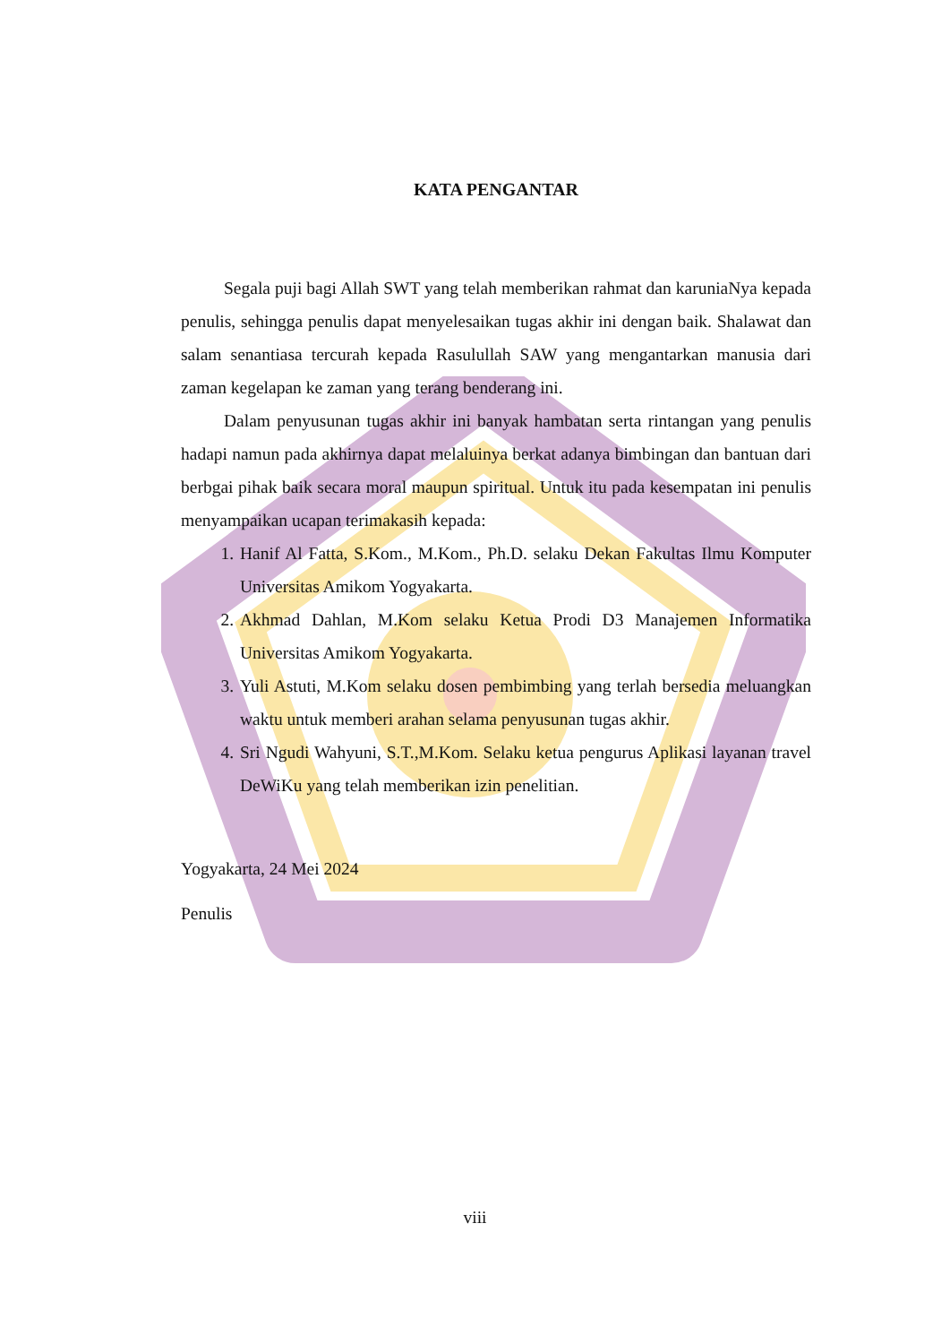KATA PENGANTAR
Segala puji bagi Allah SWT yang telah memberikan rahmat dan karuniaNya kepada penulis, sehingga penulis dapat menyelesaikan tugas akhir ini dengan baik. Shalawat dan salam senantiasa tercurah kepada Rasulullah SAW yang mengantarkan manusia dari zaman kegelapan ke zaman yang terang benderang ini.
Dalam penyusunan tugas akhir ini banyak hambatan serta rintangan yang penulis hadapi namun pada akhirnya dapat melaluinya berkat adanya bimbingan dan bantuan dari berbgai pihak baik secara moral maupun spiritual. Untuk itu pada kesempatan ini penulis menyampaikan ucapan terimakasih kepada:
1. Hanif Al Fatta, S.Kom., M.Kom., Ph.D. selaku Dekan Fakultas Ilmu Komputer Universitas Amikom Yogyakarta.
2. Akhmad Dahlan, M.Kom selaku Ketua Prodi D3 Manajemen Informatika Universitas Amikom Yogyakarta.
3. Yuli Astuti, M.Kom selaku dosen pembimbing yang terlah bersedia meluangkan waktu untuk memberi arahan selama penyusunan tugas akhir.
4. Sri Ngudi Wahyuni, S.T.,M.Kom. Selaku ketua pengurus Aplikasi layanan travel DeWiKu yang telah memberikan izin penelitian.
Yogyakarta, 24 Mei 2024
Penulis
viii